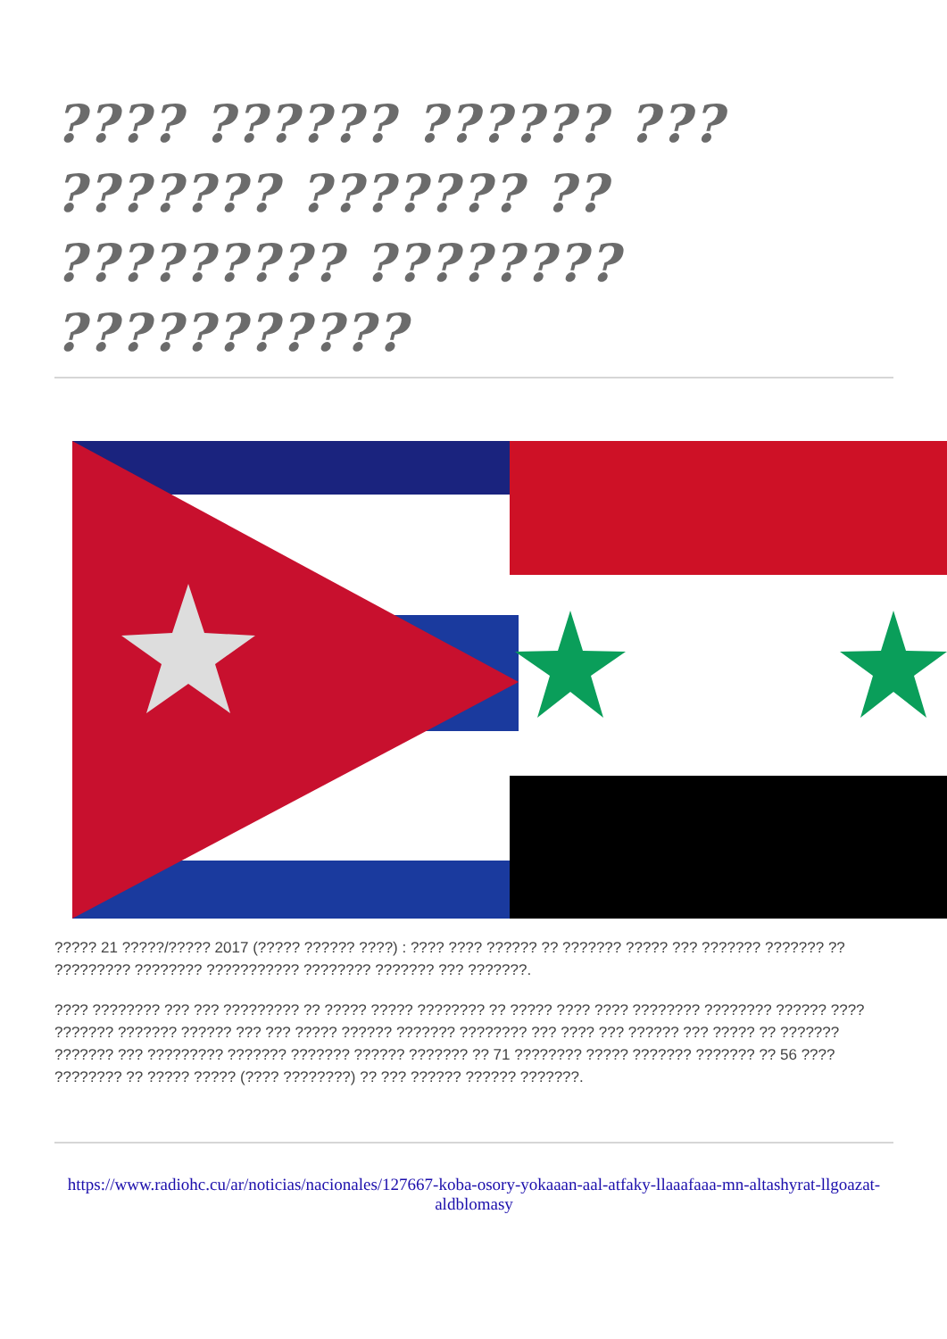???? ?????? ?????? ??? ??????? ??????? ?? ????????? ???????? ???????????
????? 21 ?????/????? 2017 (????? ?????? ????) : ???? ???? ?????? ?? ??????? ????? ??? ??????? ??????? ?? ????????? ???????? ??????????? ???????? ??????? ??? ???????.
???? ???????? ??? ??? ????????? ?? ????? ????? ???????? ?? ????? ???? ???? ???????? ???????? ?????? ???? ??????? ??????? ?????? ??? ??? ????? ?????? ??????? ???????? ??? ???? ??? ?????? ??? ????? ?? ??????? ??????? ??? ????????? ??????? ??????? ?????? ??????? ?? 71 ???????? ????? ??????? ??????? ?? 56 ???? ???????? ?? ????? ????? (???? ????????) ?? ??? ?????? ?????? ???????.
https://www.radiohc.cu/ar/noticias/nacionales/127667-koba-osory-yokaaan-aal-atfaky-llaaafaaa-mn-altashyrat-llgoazat-aldblomasy